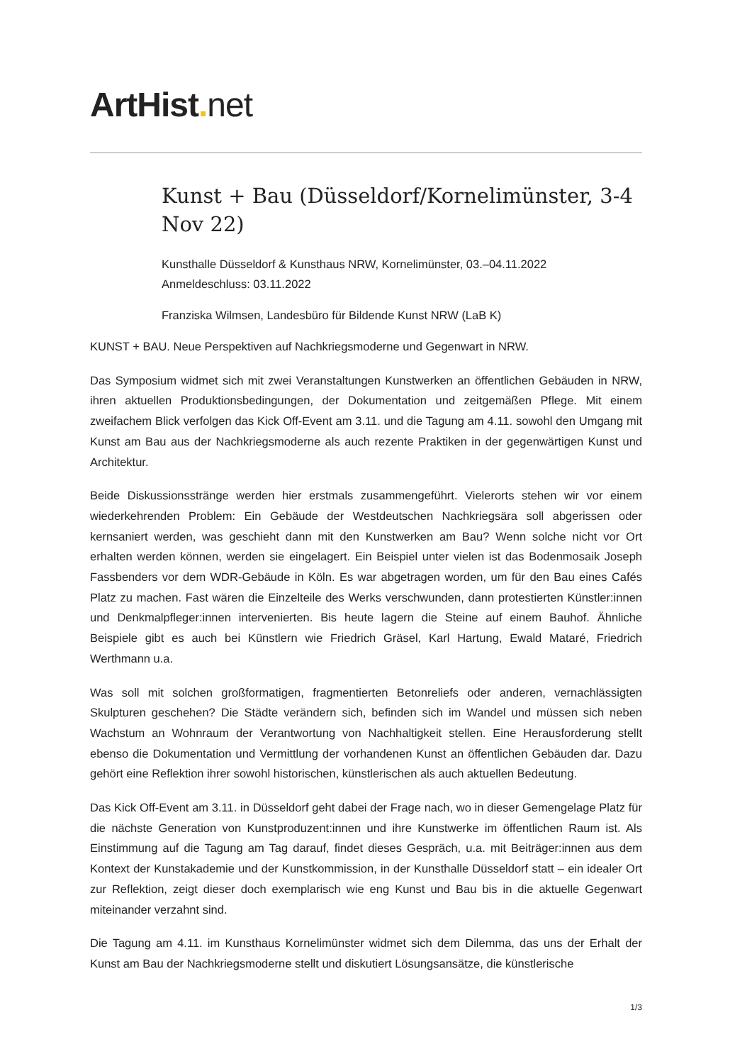ArtHist. net
Kunst + Bau (Düsseldorf/Kornelimünster, 3-4 Nov 22)
Kunsthalle Düsseldorf & Kunsthaus NRW, Kornelimünster, 03.–04.11.2022
Anmeldeschluss: 03.11.2022
Franziska Wilmsen, Landesbüro für Bildende Kunst NRW (LaB K)
KUNST + BAU. Neue Perspektiven auf Nachkriegsmoderne und Gegenwart in NRW.
Das Symposium widmet sich mit zwei Veranstaltungen Kunstwerken an öffentlichen Gebäuden in NRW, ihren aktuellen Produktionsbedingungen, der Dokumentation und zeitgemäßen Pflege. Mit einem zweifachem Blick verfolgen das Kick Off-Event am 3.11. und die Tagung am 4.11. sowohl den Umgang mit Kunst am Bau aus der Nachkriegsmoderne als auch rezente Praktiken in der gegenwärtigen Kunst und Architektur.
Beide Diskussionsstränge werden hier erstmals zusammengeführt. Vielerorts stehen wir vor einem wiederkehrenden Problem: Ein Gebäude der Westdeutschen Nachkriegsära soll abgerissen oder kernsaniert werden, was geschieht dann mit den Kunstwerken am Bau? Wenn solche nicht vor Ort erhalten werden können, werden sie eingelagert. Ein Beispiel unter vielen ist das Bodenmosaik Joseph Fassbenders vor dem WDR-Gebäude in Köln. Es war abgetragen worden, um für den Bau eines Cafés Platz zu machen. Fast wären die Einzelteile des Werks verschwunden, dann protestierten Künstler:innen und Denkmalpfleger:innen intervenierten. Bis heute lagern die Steine auf einem Bauhof. Ähnliche Beispiele gibt es auch bei Künstlern wie Friedrich Gräsel, Karl Hartung, Ewald Mataré, Friedrich Werthmann u.a.
Was soll mit solchen großformatigen, fragmentierten Betonreliefs oder anderen, vernachlässigten Skulpturen geschehen? Die Städte verändern sich, befinden sich im Wandel und müssen sich neben Wachstum an Wohnraum der Verantwortung von Nachhaltigkeit stellen. Eine Herausforderung stellt ebenso die Dokumentation und Vermittlung der vorhandenen Kunst an öffentlichen Gebäuden dar. Dazu gehört eine Reflektion ihrer sowohl historischen, künstlerischen als auch aktuellen Bedeutung.
Das Kick Off-Event am 3.11. in Düsseldorf geht dabei der Frage nach, wo in dieser Gemengelage Platz für die nächste Generation von Kunstproduzent:innen und ihre Kunstwerke im öffentlichen Raum ist. Als Einstimmung auf die Tagung am Tag darauf, findet dieses Gespräch, u.a. mit Beiträger:innen aus dem Kontext der Kunstakademie und der Kunstkommission, in der Kunsthalle Düsseldorf statt – ein idealer Ort zur Reflektion, zeigt dieser doch exemplarisch wie eng Kunst und Bau bis in die aktuelle Gegenwart miteinander verzahnt sind.
Die Tagung am 4.11. im Kunsthaus Kornelimünster widmet sich dem Dilemma, das uns der Erhalt der Kunst am Bau der Nachkriegsmoderne stellt und diskutiert Lösungsansätze, die künstlerische
1/3